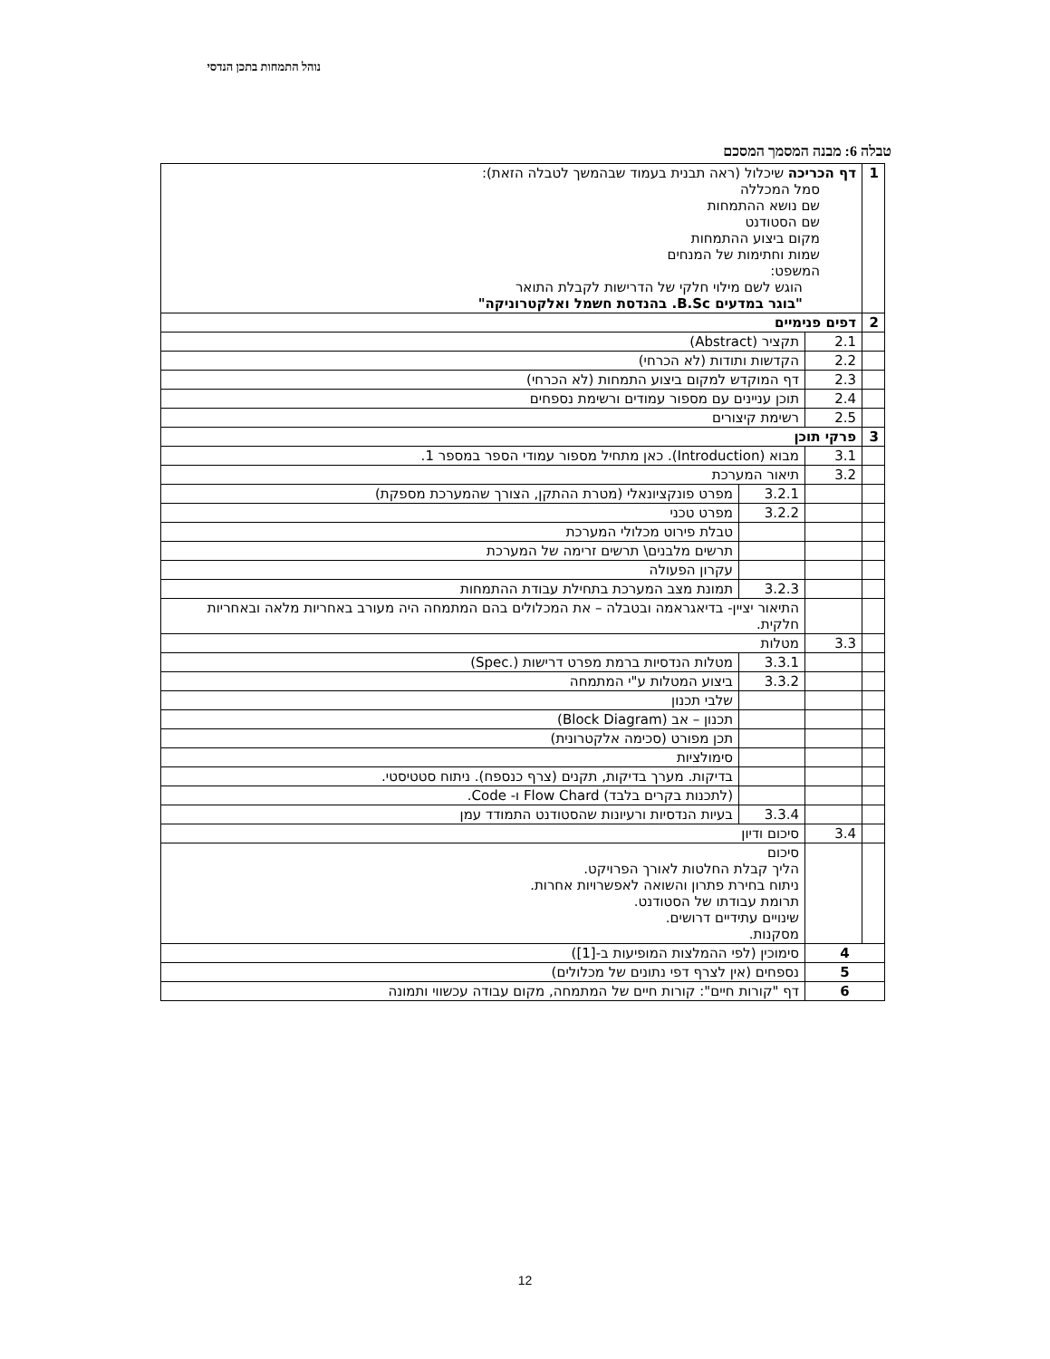נוהל התמחות בתכן הנדסי
טבלה 6: מבנה המסמך המסכם
| 1 | דף הכריכה שיכלול (ראה תבנית בעמוד שבהמשך לטבלה הזאת): סמל המכללה שם נושא ההתמחות שם הסטודנט מקום ביצוע ההתמחות שמות וחתימות של המנחים המשפט: הוגש לשם מילוי חלקי של הדרישות לקבלת התואר "בוגר במדעים B.Sc. בהנדסת חשמל ואלקטרוניקה" | | |
| 2 | דפים פנימיים | | |
| | 2.1 | תקציר (Abstract) | |
| | 2.2 | הקדשות ותודות (לא הכרחי) | |
| | 2.3 | דף המוקדש למקום ביצוע התמחות (לא הכרחי) | |
| | 2.4 | תוכן עניינים עם מספור עמודים ורשימת נספחים | |
| | 2.5 | רשימת קיצורים | |
| 3 | פרקי תוכן | | |
| | 3.1 | מבוא (Introduction). כאן מתחיל מספור עמודי הספר במספר 1. | |
| | 3.2 | תיאור המערכת | |
| | | 3.2.1 | מפרט פונקציונאלי (מטרת ההתקן, הצורך שהמערכת מספקת) |
| | | 3.2.2 | מפרט טכני |
| | | | טבלת פירוט מכלולי המערכת |
| | | | תרשים מלבנים\ תרשים זרימה של המערכת |
| | | | עקרון הפעולה |
| | | 3.2.3 | תמונת מצב המערכת בתחילת עבודת ההתמחות |
| | | התיאור יציין- בדיאגראמה ובטבלה – את המכלולים בהם המתמחה היה מעורב באחריות מלאה ובאחריות חלקית. | |
| | 3.3 | מטלות | |
| | | 3.3.1 | מטלות הנדסיות ברמת מפרט דרישות (.Spec) |
| | | 3.3.2 | ביצוע המטלות ע"י המתמחה |
| | | | שלבי תכנון |
| | | | תכנון – אב (Block Diagram) |
| | | | תכן מפורט (סכימה אלקטרונית) |
| | | | סימולציות |
| | | | בדיקות. מערך בדיקות, תקנים (צרף כנספח). ניתוח סטטיסטי. |
| | | | (לתכנות בקרים בלבד) Flow Chard ו- Code. |
| | | 3.3.4 | בעיות הנדסיות ורעיונות שהסטודנט התמודד עמן |
| | 3.4 | סיכום ודיון | |
| | | סיכום הליך קבלת החלטות לאורך הפרויקט. ניתוח בחירת פתרון והשואה לאפשרויות אחרות. תרומת עבודתו של הסטודנט. שינויים עתידיים דרושים. מסקנות. | |
| 4 | | סימוכין (לפי ההמלצות המופיעות ב-[1]) | |
| 5 | | נספחים (אין לצרף דפי נתונים של מכלולים) | |
| 6 | | דף "קורות חיים": קורות חיים של המתמחה, מקום עבודה עכשווי ותמונה | |
12